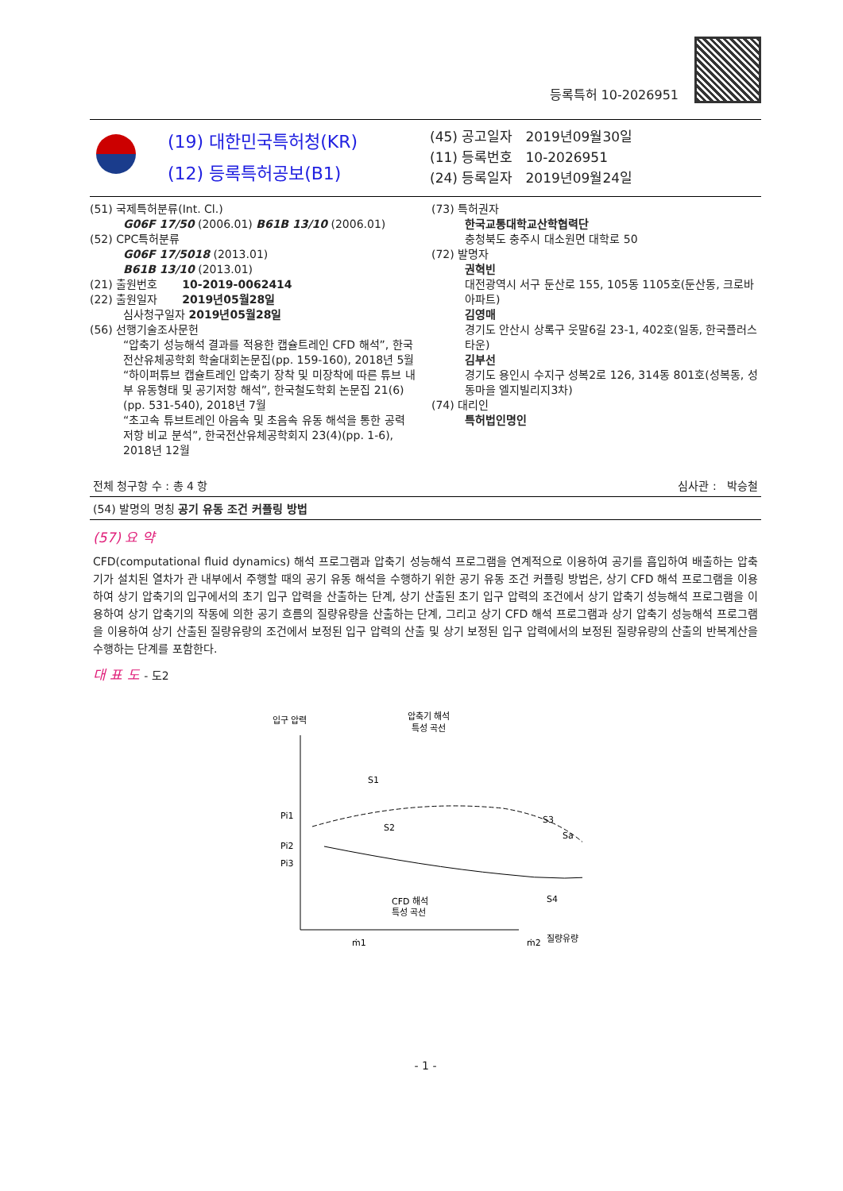등록특허 10-2026951
(19) 대한민국특허청(KR)
(12) 등록특허공보(B1)
(45) 공고일자 2019년09월30일
(11) 등록번호 10-2026951
(24) 등록일자 2019년09월24일
(51) 국제특허분류(Int. Cl.)
G06F 17/50 (2006.01) B61B 13/10 (2006.01)
(52) CPC특허분류
G06F 17/5018 (2013.01)
B61B 13/10 (2013.01)
(21) 출원번호 10-2019-0062414
(22) 출원일자 2019년05월28일
심사청구일자 2019년05월28일
(56) 선행기술조사문헌
“압축기 성능해석 결과를 적용한 캡슐트레인 CFD 해석”, 한국전산유체공학회 학술대회논문집(pp. 159-160), 2018년 5월
“하이퍼튜브 캡슐트레인 압축기 장착 및 미장착에 따른 튜브 내부 유동형태 및 공기저항 해석”, 한국철도학회 논문집 21(6)(pp. 531-540), 2018년 7월
“초고속 튜브트레인 아음속 및 초음속 유동 해석을 통한 공력 저항 비교 분석”, 한국전산유체공학회지 23(4)(pp. 1-6), 2018년 12월
(73) 특허권자
한국교통대학교산학협력단
충청북도 충주시 대소원면 대학로 50
(72) 발명자
권혁빈
대전광역시 서구 둔산로 155, 105동 1105호(둔산동, 크로바아파트)
김영매
경기도 안산시 상록구 웃말6길 23-1, 402호(일동, 한국플러스타운)
김부선
경기도 용인시 수지구 성복2로 126, 314동 801호(성복동, 성동마을 엘지빌리지3차)
(74) 대리인
특허법인명인
전체 청구항 수 : 총 4 항 심사관 : 박승철
(54) 발명의 명칭 공기 유동 조건 커플링 방법
(57) 요 약
CFD(computational fluid dynamics) 해석 프로그램과 압축기 성능해석 프로그램을 연계적으로 이용하여 공기를 흡입하여 배출하는 압축기가 설치된 열차가 관 내부에서 주행할 때의 공기 유동 해석을 수행하기 위한 공기 유동 조건 커플링 방법은, 상기 CFD 해석 프로그램을 이용하여 상기 압축기의 입구에서의 초기 입구 압력을 산출하는 단계, 상기 산출된 초기 입구 압력의 조건에서 상기 압축기 성능해석 프로그램을 이용하여 상기 압축기의 작동에 의한 공기 흐름의 질량유량을 산출하는 단계, 그리고 상기 CFD 해석 프로그램과 상기 압축기 성능해석 프로그램을 이용하여 상기 산출된 질량유량의 조건에서 보정된 입구 압력의 산출 및 상기 보정된 입구 압력에서의 보정된 질량유량의 산출의 반복계산을 수행하는 단계를 포함한다.
대 표 도 - 도2
입구 압력
압축기 해석
특성 곡선
S1
S2
S3
Sa
S4
Pi1
Pi2
Pi3
CFD 해석
특성 곡선
ṁ1
ṁ2
질량유량
- 1 -